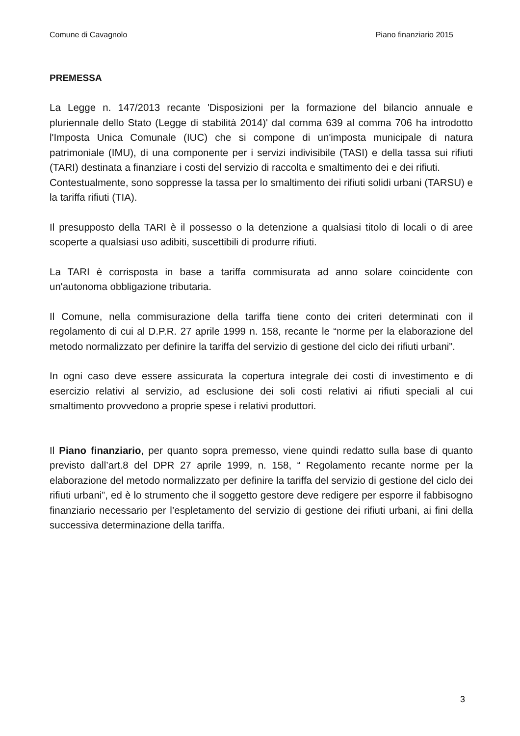Comune di Cavagnolo Piano finanziario 2015
PREMESSA
La Legge n. 147/2013 recante 'Disposizioni per la formazione del bilancio annuale e pluriennale dello Stato (Legge di stabilità 2014)' dal comma 639 al comma 706 ha introdotto l'Imposta Unica Comunale (IUC) che si compone di un'imposta municipale di natura patrimoniale (IMU), di una componente per i servizi indivisibile (TASI) e della tassa sui rifiuti (TARI) destinata a finanziare i costi del servizio di raccolta e smaltimento dei e dei rifiuti.
Contestualmente, sono soppresse la tassa per lo smaltimento dei rifiuti solidi urbani (TARSU) e la tariffa rifiuti (TIA).
Il presupposto della TARI è il possesso o la detenzione a qualsiasi titolo di locali o di aree scoperte a qualsiasi uso adibiti, suscettibili di produrre rifiuti.
La TARI è corrisposta in base a tariffa commisurata ad anno solare coincidente con un'autonoma obbligazione tributaria.
Il Comune, nella commisurazione della tariffa tiene conto dei criteri determinati con il regolamento di cui al D.P.R. 27 aprile 1999 n. 158, recante le “norme per la elaborazione del metodo normalizzato per definire la tariffa del servizio di gestione del ciclo dei rifiuti urbani”.
In ogni caso deve essere assicurata la copertura integrale dei costi di investimento e di esercizio relativi al servizio, ad esclusione dei soli costi relativi ai rifiuti speciali al cui smaltimento provvedono a proprie spese i relativi produttori.
Il Piano finanziario, per quanto sopra premesso, viene quindi redatto sulla base di quanto previsto dall’art.8 del DPR 27 aprile 1999, n. 158, “ Regolamento recante norme per la elaborazione del metodo normalizzato per definire la tariffa del servizio di gestione del ciclo dei rifiuti urbani”, ed è lo strumento che il soggetto gestore deve redigere per esporre il fabbisogno finanziario necessario per l’espletamento del servizio di gestione dei rifiuti urbani, ai fini della successiva determinazione della tariffa.
3